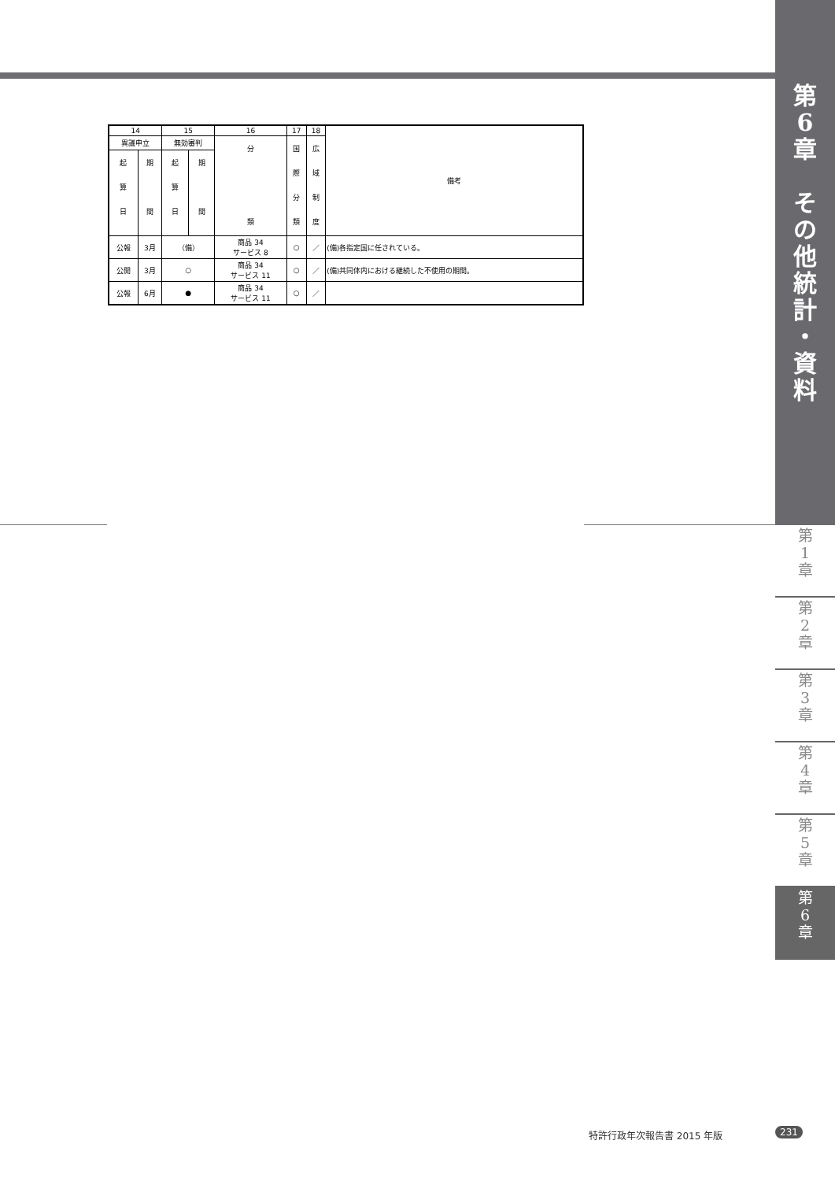第
6
章
そ
の
他
統
計
・
資
料
| 14 | | 15 | | 16 | 17 | 18 | 備考 |
| --- | --- | --- | --- | --- | --- | --- | --- |
| 異議申立 | | 無効審判 | | 分 類 | 国 際 分 類 | 広 域 制 度 | |
| 起 算 日 | 期 間 | 起 算 日 | 期 間 | | | | |
| 公報 | 3月 | （備） | | 商品 34 サービス 8 | ○ | ／ | (備)各指定国に任されている。 |
| 公開 | 3月 | ○ | | 商品 34 サービス 11 | ○ | ／ | (備)共同体内における継続した不使用の期間。 |
| 公報 | 6月 | ● | | 商品 34 サービス 11 | ○ | ／ | |
第
1
章
第
2
章
第
3
章
第
4
章
第
5
章
第
6
章
特許行政年次報告書 2015 年版 231